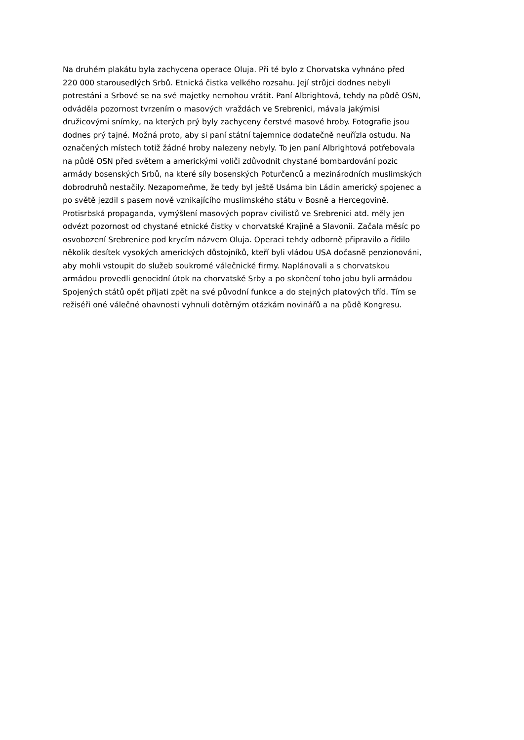Na druhém plakátu byla zachycena operace Oluja. Při té bylo z Chorvatska vyhnáno před
220 000 starousedlých Srbů. Etnická čistka velkého rozsahu. Její strůjci dodnes nebyli
potrestáni a Srbové se na své majetky nemohou vrátit. Paní Albrightová, tehdy na půdě OSN,
odváděla pozornost tvrzením o masových vraždách ve Srebrenici, mávala jakýmisi
družicovými snímky, na kterých prý byly zachyceny čerstvé masové hroby. Fotografie jsou
dodnes prý tajné. Možná proto, aby si paní státní tajemnice dodatečně neuřízla ostudu. Na
označených místech totiž žádné hroby nalezeny nebyly. To jen paní Albrightová potřebovala
na půdě OSN před světem a americkými voliči zdůvodnit chystané bombardování pozic
armády bosenských Srbů, na které síly bosenských Poturčenců a mezinárodních muslimských
dobrodruhů nestačily. Nezapomeňme, že tedy byl ještě Usáma bin Ládin americký spojenec a
po světě jezdil s pasem nově vznikajícího muslimského státu v Bosně a Hercegovině.
Protisrbská propaganda, vymýšlení masových poprav civilistů ve Srebrenici atd. měly jen
odvézt pozornost od chystané etnické čistky v chorvatské Krajině a Slavonii. Začala měsíc po
osvobození Srebrenice pod krycím názvem Oluja. Operaci tehdy odborně připravilo a řídilo
několik desítek vysokých amerických důstojníků, kteří byli vládou USA dočasně penzionováni,
aby mohli vstoupit do služeb soukromé válečnické firmy. Naplánovali a s chorvatskou
armádou provedli genocidní útok na chorvatské Srby a po skončení toho jobu byli armádou
Spojených států opět přijati zpět na své původní funkce a do stejných platových tříd. Tím se
režiséři oné válečné ohavnosti vyhnuli dotěrným otázkám novinářů a na půdě Kongresu.